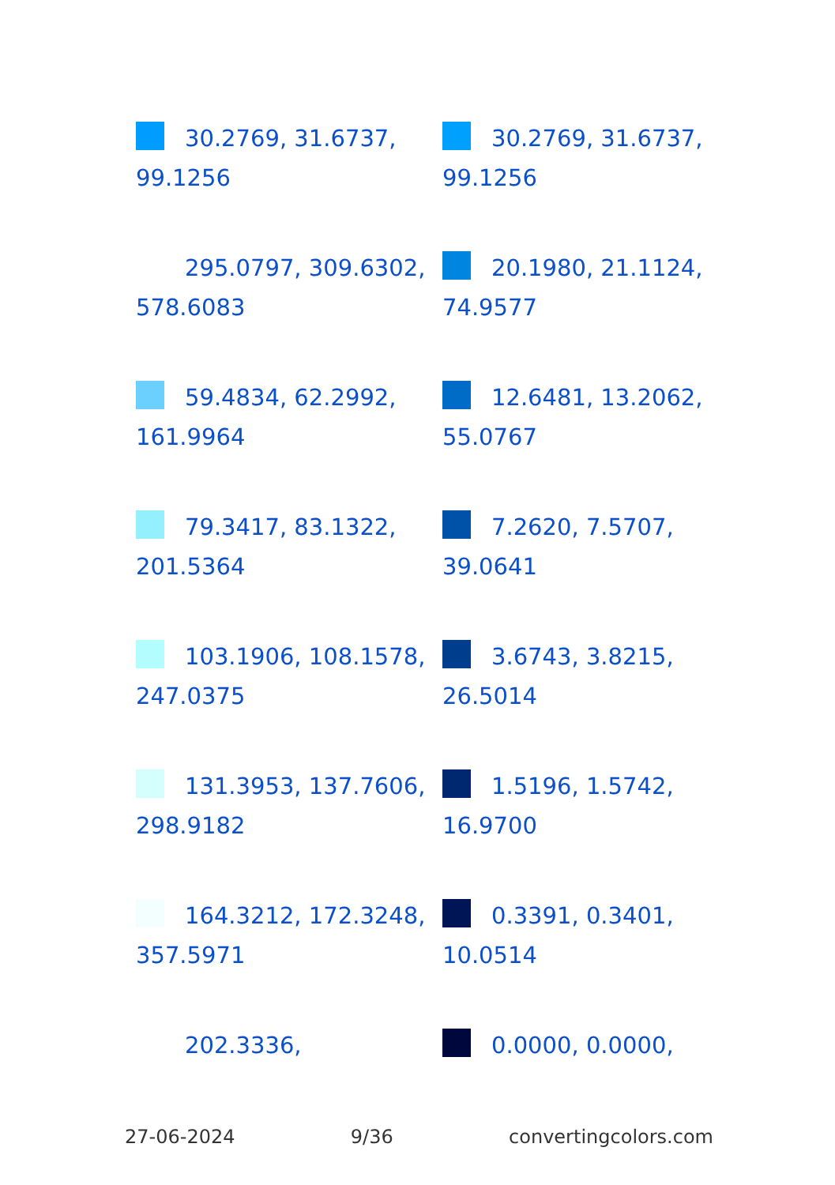30.2769, 31.6737, 99.1256
30.2769, 31.6737, 99.1256
295.0797, 309.6302, 578.6083
20.1980, 21.1124, 74.9577
59.4834, 62.2992, 161.9964
12.6481, 13.2062, 55.0767
79.3417, 83.1322, 201.5364
7.2620, 7.5707, 39.0641
103.1906, 108.1578, 247.0375
3.6743, 3.8215, 26.5014
131.3953, 137.7606, 298.9182
1.5196, 1.5742, 16.9700
164.3212, 172.3248, 357.5971
0.3391, 0.3401, 10.0514
202.3336,
0.0000, 0.0000,
27-06-2024 9/36 convertingcolors.com